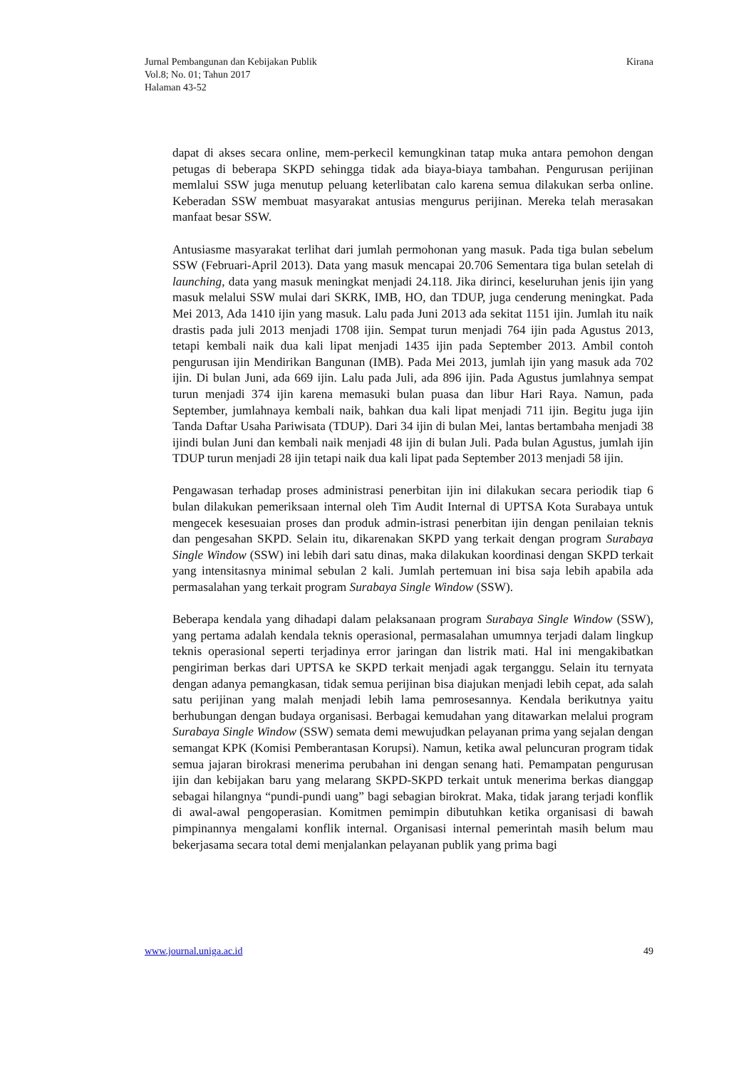Jurnal Pembangunan dan Kebijakan Publik
Vol.8; No. 01; Tahun 2017
Halaman 43-52
Kirana
dapat di akses secara online, mem-perkecil kemungkinan tatap muka antara pemohon dengan petugas di beberapa SKPD sehingga tidak ada biaya-biaya tambahan. Pengurusan perijinan memlalui SSW juga menutup peluang keterlibatan calo karena semua dilakukan serba online. Keberadan SSW membuat masyarakat antusias mengurus perijinan. Mereka telah merasakan manfaat besar SSW.
Antusiasme masyarakat terlihat dari jumlah permohonan yang masuk. Pada tiga bulan sebelum SSW (Februari-April 2013). Data yang masuk mencapai 20.706 Sementara tiga bulan setelah di launching, data yang masuk meningkat menjadi 24.118. Jika dirinci, keseluruhan jenis ijin yang masuk melalui SSW mulai dari SKRK, IMB, HO, dan TDUP, juga cenderung meningkat. Pada Mei 2013, Ada 1410 ijin yang masuk. Lalu pada Juni 2013 ada sekitat 1151 ijin. Jumlah itu naik drastis pada juli 2013 menjadi 1708 ijin. Sempat turun menjadi 764 ijin pada Agustus 2013, tetapi kembali naik dua kali lipat menjadi 1435 ijin pada September 2013. Ambil contoh pengurusan ijin Mendirikan Bangunan (IMB). Pada Mei 2013, jumlah ijin yang masuk ada 702 ijin. Di bulan Juni, ada 669 ijin. Lalu pada Juli, ada 896 ijin. Pada Agustus jumlahnya sempat turun menjadi 374 ijin karena memasuki bulan puasa dan libur Hari Raya. Namun, pada September, jumlahnaya kembali naik, bahkan dua kali lipat menjadi 711 ijin. Begitu juga ijin Tanda Daftar Usaha Pariwisata (TDUP). Dari 34 ijin di bulan Mei, lantas bertambaha menjadi 38 ijindi bulan Juni dan kembali naik menjadi 48 ijin di bulan Juli. Pada bulan Agustus, jumlah ijin TDUP turun menjadi 28 ijin tetapi naik dua kali lipat pada September 2013 menjadi 58 ijin.
Pengawasan terhadap proses administrasi penerbitan ijin ini dilakukan secara periodik tiap 6 bulan dilakukan pemeriksaan internal oleh Tim Audit Internal di UPTSA Kota Surabaya untuk mengecek kesesuaian proses dan produk admin-istrasi penerbitan ijin dengan penilaian teknis dan pengesahan SKPD. Selain itu, dikarenakan SKPD yang terkait dengan program Surabaya Single Window (SSW) ini lebih dari satu dinas, maka dilakukan koordinasi dengan SKPD terkait yang intensitasnya minimal sebulan 2 kali. Jumlah pertemuan ini bisa saja lebih apabila ada permasalahan yang terkait program Surabaya Single Window (SSW).
Beberapa kendala yang dihadapi dalam pelaksanaan program Surabaya Single Window (SSW), yang pertama adalah kendala teknis operasional, permasalahan umumnya terjadi dalam lingkup teknis operasional seperti terjadinya error jaringan dan listrik mati. Hal ini mengakibatkan pengiriman berkas dari UPTSA ke SKPD terkait menjadi agak terganggu. Selain itu ternyata dengan adanya pemangkasan, tidak semua perijinan bisa diajukan menjadi lebih cepat, ada salah satu perijinan yang malah menjadi lebih lama pemrosesannya. Kendala berikutnya yaitu berhubungan dengan budaya organisasi. Berbagai kemudahan yang ditawarkan melalui program Surabaya Single Window (SSW) semata demi mewujudkan pelayanan prima yang sejalan dengan semangat KPK (Komisi Pemberantasan Korupsi). Namun, ketika awal peluncuran program tidak semua jajaran birokrasi menerima perubahan ini dengan senang hati. Pemampatan pengurusan ijin dan kebijakan baru yang melarang SKPD-SKPD terkait untuk menerima berkas dianggap sebagai hilangnya “pundi-pundi uang” bagi sebagian birokrat. Maka, tidak jarang terjadi konflik di awal-awal pengoperasian. Komitmen pemimpin dibutuhkan ketika organisasi di bawah pimpinannya mengalami konflik internal. Organisasi internal pemerintah masih belum mau bekerjasama secara total demi menjalankan pelayanan publik yang prima bagi
www.journal.uniga.ac.id 49